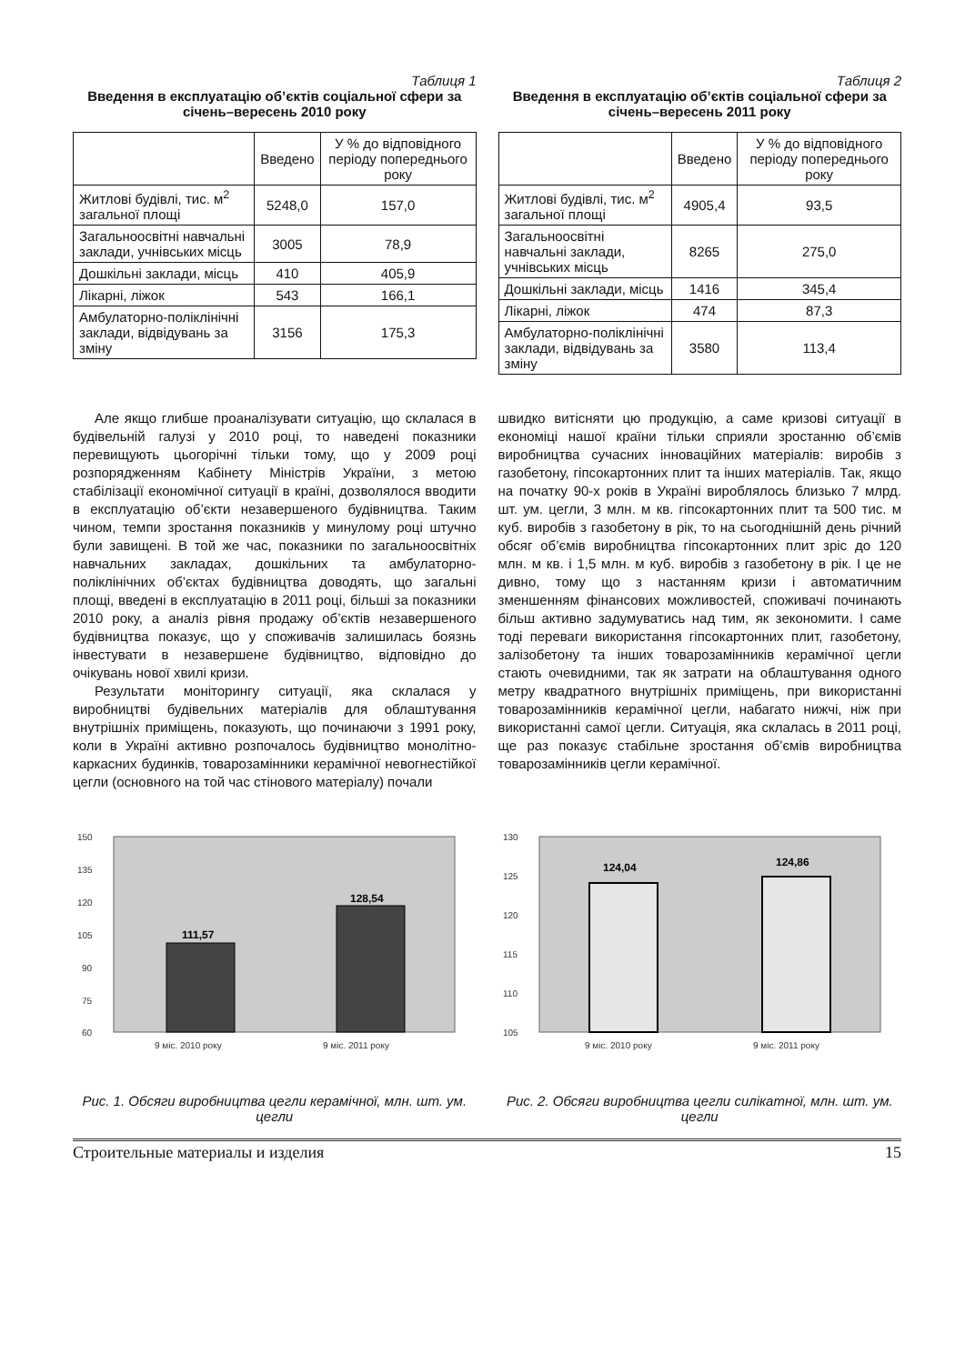Таблиця 1
Введення в експлуатацію об’єктів соціальної сфери за січень–вересень 2010 року
| | Введено | У % до відповідного періоду попереднього року |
| --- | --- | --- |
| Житлові будівлі, тис. м<sup>2</sup> загальної площі | 5248,0 | 157,0 |
| Загальноосвітні навчальні заклади, учнівських місць | 3005 | 78,9 |
| Дошкільні заклади, місць | 410 | 405,9 |
| Лікарні, ліжок | 543 | 166,1 |
| Амбулаторно-поліклінічні заклади, відвідувань за зміну | 3156 | 175,3 |
Таблиця 2
Введення в експлуатацію об’єктів соціальної сфери за січень–вересень 2011 року
| | Введено | У % до відповідного періоду попереднього року |
| --- | --- | --- |
| Житлові будівлі, тис. м<sup>2</sup> загальної площі | 4905,4 | 93,5 |
| Загальноосвітні навчальні заклади, учнівських місць | 8265 | 275,0 |
| Дошкільні заклади, місць | 1416 | 345,4 |
| Лікарні, ліжок | 474 | 87,3 |
| Амбулаторно-поліклінічні заклади, відвідувань за зміну | 3580 | 113,4 |
Але якщо глибше проаналізувати ситуацію, що склалася в будівельній галузі у 2010 році, то наведені показники перевищують цьогорічні тільки тому, що у 2009 році розпорядженням Кабінету Міністрів України, з метою стабілізації економічної ситуації в країні, дозволялося вводити в експлуатацію об’єкти незавершеного будівництва. Таким чином, темпи зростання показників у минулому році штучно були завищені. В той же час, показники по загальноосвітніх навчальних закладах, дошкільних та амбулаторно-поліклінічних об’єктах будівництва доводять, що загальні площі, введені в експлуатацію в 2011 році, більші за показники 2010 року, а аналіз рівня продажу об’єктів незавершеного будівництва показує, що у споживачів залишилась боязнь інвестувати в незавершене будівництво, відповідно до очікувань нової хвилі кризи.
Результати моніторингу ситуації, яка склалася у виробництві будівельних матеріалів для облаштування внутрішніх приміщень, показують, що починаючи з 1991 року, коли в Україні активно розпочалось будівництво монолітно-каркасних будинків, товарозамінники керамічної невогнестійкої цегли (основного на той час стінового матеріалу) почали
швидко витісняти цю продукцію, а саме кризові ситуації в економіці нашої країни тільки сприяли зростанню об’ємів виробництва сучасних інноваційних матеріалів: виробів з газобетону, гіпсокартонних плит та інших матеріалів. Так, якщо на початку 90-х років в Україні вироблялось близько 7 млрд. шт. ум. цегли, 3 млн. м кв. гіпсокартонних плит та 500 тис. м куб. виробів з газобетону в рік, то на сьогоднішній день річний обсяг об’ємів виробництва гіпсокартонних плит зріс до 120 млн. м кв. і 1,5 млн. м куб. виробів з газобетону в рік. І це не дивно, тому що з настанням кризи і автоматичним зменшенням фінансових можливостей, споживачі починають більш активно задумуватись над тим, як зекономити. І саме тоді переваги використання гіпсокартонних плит, газобетону, залізобетону та інших товарозамінників керамічної цегли стають очевидними, так як затрати на облаштування одного метру квадратного внутрішніх приміщень, при використанні товарозамінників керамічної цегли, набагато нижчі, ніж при використанні самої цегли. Ситуація, яка склалась в 2011 році, ще раз показує стабільне зростання об’ємів виробництва товарозамінників цегли керамічної.
150
135
120
105
90
75
60
9 міс. 2010 року
9 міс. 2011 року
111,57
128,54
Рис. 1. Обсяги виробництва цегли керамічної, млн. шт. ум. цегли
130
125
120
115
110
105
9 міс. 2010 року
9 міс. 2011 року
124,04
124,86
Рис. 2. Обсяги виробництва цегли силікатної, млн. шт. ум. цегли
Строительные материалы и изделия 15